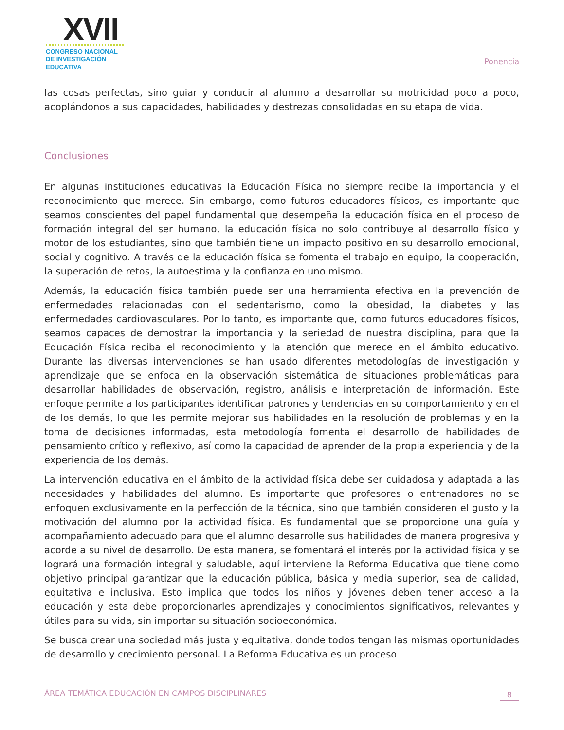XVII
CONGRESO NACIONAL DE INVESTIGACIÓN EDUCATIVA
Ponencia
las cosas perfectas, sino guiar y conducir al alumno a desarrollar su motricidad poco a poco, acoplándonos a sus capacidades, habilidades y destrezas consolidadas en su etapa de vida.
Conclusiones
En algunas instituciones educativas la Educación Física no siempre recibe la importancia y el reconocimiento que merece. Sin embargo, como futuros educadores físicos, es importante que seamos conscientes del papel fundamental que desempeña la educación física en el proceso de formación integral del ser humano, la educación física no solo contribuye al desarrollo físico y motor de los estudiantes, sino que también tiene un impacto positivo en su desarrollo emocional, social y cognitivo. A través de la educación física se fomenta el trabajo en equipo, la cooperación, la superación de retos, la autoestima y la confianza en uno mismo.
Además, la educación física también puede ser una herramienta efectiva en la prevención de enfermedades relacionadas con el sedentarismo, como la obesidad, la diabetes y las enfermedades cardiovasculares. Por lo tanto, es importante que, como futuros educadores físicos, seamos capaces de demostrar la importancia y la seriedad de nuestra disciplina, para que la Educación Física reciba el reconocimiento y la atención que merece en el ámbito educativo. Durante las diversas intervenciones se han usado diferentes metodologías de investigación y aprendizaje que se enfoca en la observación sistemática de situaciones problemáticas para desarrollar habilidades de observación, registro, análisis e interpretación de información. Este enfoque permite a los participantes identificar patrones y tendencias en su comportamiento y en el de los demás, lo que les permite mejorar sus habilidades en la resolución de problemas y en la toma de decisiones informadas, esta metodología fomenta el desarrollo de habilidades de pensamiento crítico y reflexivo, así como la capacidad de aprender de la propia experiencia y de la experiencia de los demás.
La intervención educativa en el ámbito de la actividad física debe ser cuidadosa y adaptada a las necesidades y habilidades del alumno. Es importante que profesores o entrenadores no se enfoquen exclusivamente en la perfección de la técnica, sino que también consideren el gusto y la motivación del alumno por la actividad física. Es fundamental que se proporcione una guía y acompañamiento adecuado para que el alumno desarrolle sus habilidades de manera progresiva y acorde a su nivel de desarrollo. De esta manera, se fomentará el interés por la actividad física y se logrará una formación integral y saludable, aquí interviene la Reforma Educativa que tiene como objetivo principal garantizar que la educación pública, básica y media superior, sea de calidad, equitativa e inclusiva. Esto implica que todos los niños y jóvenes deben tener acceso a la educación y esta debe proporcionarles aprendizajes y conocimientos significativos, relevantes y útiles para su vida, sin importar su situación socioeconómica.
Se busca crear una sociedad más justa y equitativa, donde todos tengan las mismas oportunidades de desarrollo y crecimiento personal. La Reforma Educativa es un proceso
ÁREA TEMÁTICA EDUCACIÓN EN CAMPOS DISCIPLINARES 8